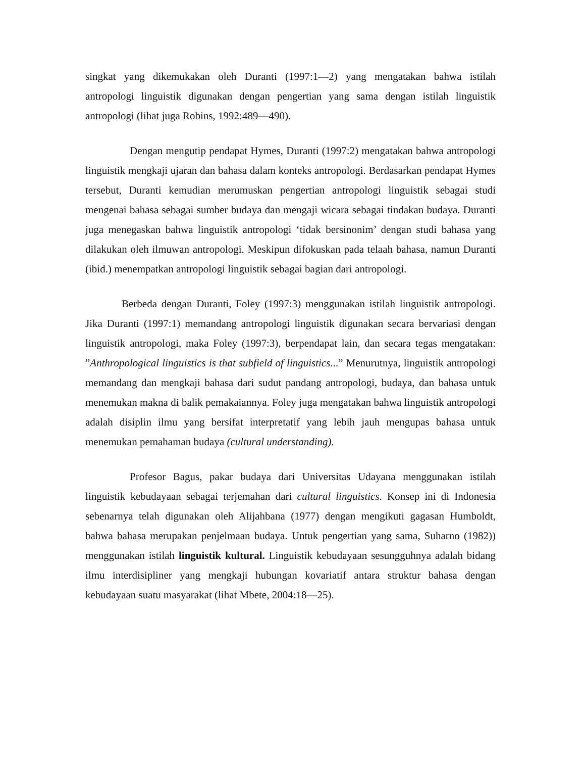singkat yang dikemukakan oleh Duranti (1997:1—2) yang mengatakan bahwa istilah antropologi linguistik digunakan dengan pengertian yang sama dengan istilah linguistik antropologi (lihat juga Robins, 1992:489—490).
Dengan mengutip pendapat Hymes, Duranti (1997:2) mengatakan bahwa antropologi linguistik mengkaji ujaran dan bahasa dalam konteks antropologi. Berdasarkan pendapat Hymes tersebut, Duranti kemudian merumuskan pengertian antropologi linguistik sebagai studi mengenai bahasa sebagai sumber budaya dan mengaji wicara sebagai tindakan budaya. Duranti juga menegaskan bahwa linguistik antropologi ‘tidak bersinonim’ dengan studi bahasa yang dilakukan oleh ilmuwan antropologi. Meskipun difokuskan pada telaah bahasa, namun Duranti (ibid.) menempatkan antropologi linguistik sebagai bagian dari antropologi.
Berbeda dengan Duranti, Foley (1997:3) menggunakan istilah linguistik antropologi. Jika Duranti (1997:1) memandang antropologi linguistik digunakan secara bervariasi dengan linguistik antropologi, maka Foley (1997:3), berpendapat lain, dan secara tegas mengatakan: ”Anthropological linguistics is that subfield of linguistics...” Menurutnya, linguistik antropologi memandang dan mengkaji bahasa dari sudut pandang antropologi, budaya, dan bahasa untuk menemukan makna di balik pemakaiannya. Foley juga mengatakan bahwa linguistik antropologi adalah disiplin ilmu yang bersifat interpretatif yang lebih jauh mengupas bahasa untuk menemukan pemahaman budaya (cultural understanding).
Profesor Bagus, pakar budaya dari Universitas Udayana menggunakan istilah linguistik kebudayaan sebagai terjemahan dari cultural linguistics. Konsep ini di Indonesia sebenarnya telah digunakan oleh Alijahbana (1977) dengan mengikuti gagasan Humboldt, bahwa bahasa merupakan penjelmaan budaya. Untuk pengertian yang sama, Suharno (1982)) menggunakan istilah linguistik kultural. Linguistik kebudayaan sesungguhnya adalah bidang ilmu interdisipliner yang mengkaji hubungan kovariatif antara struktur bahasa dengan kebudayaan suatu masyarakat (lihat Mbete, 2004:18—25).